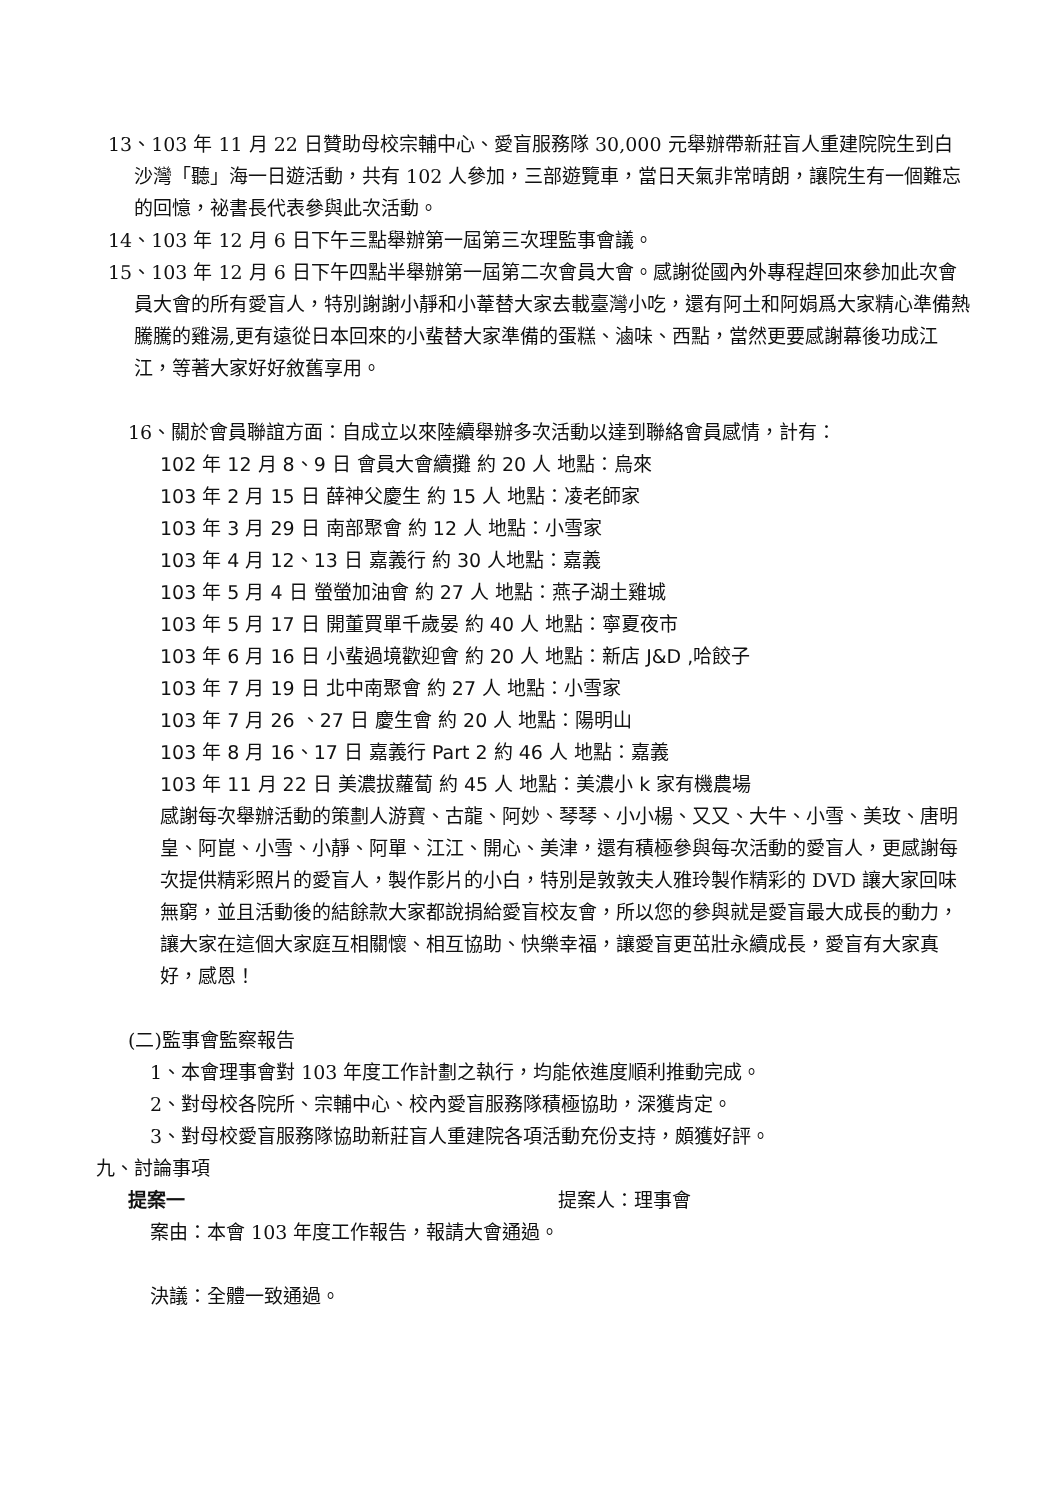13、103 年 11 月 22 日贊助母校宗輔中心、愛盲服務隊 30,000 元舉辦帶新莊盲人重建院院生到白沙灣「聽」海一日遊活動，共有 102 人參加，三部遊覽車，當日天氣非常晴朗，讓院生有一個難忘的回憶，祕書長代表參與此次活動。
14、103 年 12 月 6 日下午三點舉辦第一屆第三次理監事會議。
15、103 年 12 月 6 日下午四點半舉辦第一屆第二次會員大會。感謝從國內外專程趕回來參加此次會員大會的所有愛盲人，特別謝謝小靜和小葦替大家去載臺灣小吃，還有阿土和阿娟爲大家精心準備熱騰騰的雞湯,更有遠從日本回來的小蜚替大家準備的蛋糕、滷味、西點，當然更要感謝幕後功成江江，等著大家好好敘舊享用。
16、關於會員聯誼方面：自成立以來陸續舉辦多次活動以達到聯絡會員感情，計有：
102 年 12 月 8、9 日 會員大會續攤 約 20 人 地點：烏來
103 年 2 月 15 日 薛神父慶生 約 15 人 地點：凌老師家
103 年 3 月 29 日 南部聚會 約 12 人 地點：小雪家
103 年 4 月 12、13 日 嘉義行 約 30 人地點：嘉義
103 年 5 月 4 日 螢螢加油會 約 27 人 地點：燕子湖土雞城
103 年 5 月 17 日 開董買單千歲晏 約 40 人 地點：寧夏夜市
103 年 6 月 16 日 小蜚過境歡迎會 約 20 人 地點：新店 J&D ,哈餃子
103 年 7 月 19 日 北中南聚會 約 27 人 地點：小雪家
103 年 7 月 26 、27 日 慶生會 約 20 人 地點：陽明山
103 年 8 月 16、17 日 嘉義行 Part 2 約 46 人 地點：嘉義
103 年 11 月 22 日 美濃拔蘿蔔 約 45 人 地點：美濃小 k 家有機農場
感謝每次舉辦活動的策劃人游寶、古龍、阿妙、琴琴、小小楊、又又、大牛、小雪、美玫、唐明皇、阿崑、小雪、小靜、阿單、江江、開心、美津，還有積極參與每次活動的愛盲人，更感謝每次提供精彩照片的愛盲人，製作影片的小白，特別是敦敦夫人雅玲製作精彩的 DVD 讓大家回味無窮，並且活動後的結餘款大家都說捐給愛盲校友會，所以您的參與就是愛盲最大成長的動力，讓大家在這個大家庭互相關懷、相互協助、快樂幸福，讓愛盲更茁壯永續成長，愛盲有大家真好，感恩！
(二)監事會監察報告
1、本會理事會對 103 年度工作計劃之執行，均能依進度順利推動完成。
2、對母校各院所、宗輔中心、校內愛盲服務隊積極協助，深獲肯定。
3、對母校愛盲服務隊協助新莊盲人重建院各項活動充份支持，頗獲好評。
九、討論事項
提案一 提案人：理事會
案由：本會 103 年度工作報告，報請大會通過。
決議：全體一致通過。